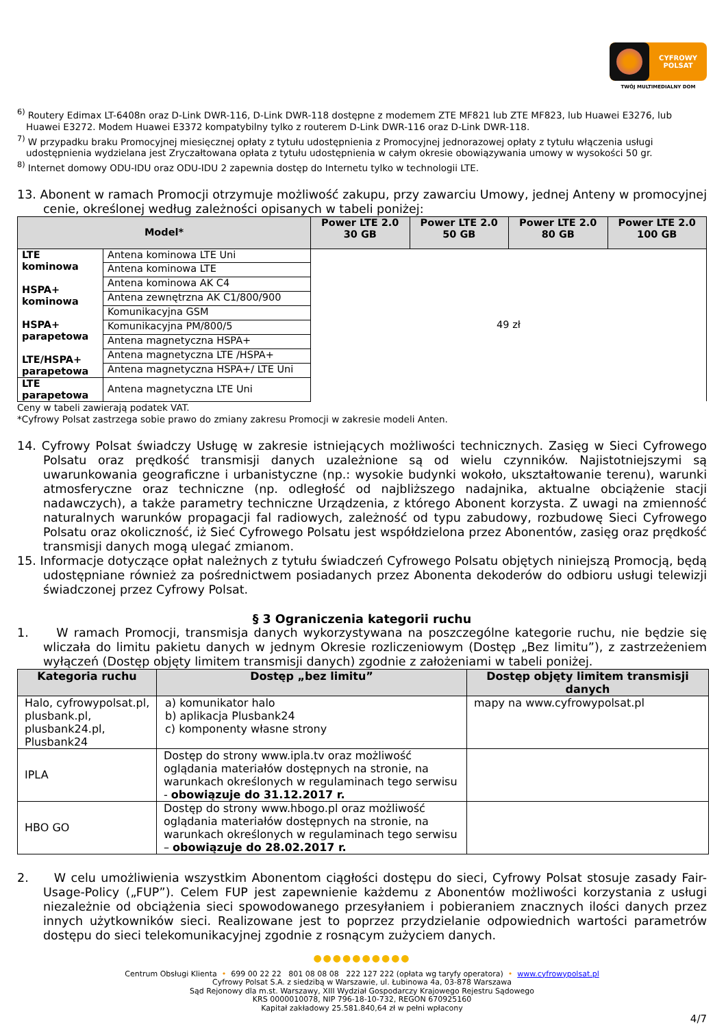CYFROWY
POLSAT
TWÓJ MULTIMEDIALNY DOM
<sup>6)</sup> Routery Edimax LT-6408n oraz D-Link DWR-116, D-Link DWR-118 dostępne z modemem ZTE MF821 lub ZTE MF823, lub Huawei E3276, lub Huawei E3272. Modem Huawei E3372 kompatybilny tylko z routerem D-Link DWR-116 oraz D-Link DWR-118.
<sup>7)</sup> W przypadku braku Promocyjnej miesięcznej opłaty z tytułu udostępnienia z Promocyjnej jednorazowej opłaty z tytułu włączenia usługi udostępnienia wydzielana jest Zryczałtowana opłata z tytułu udostępnienia w całym okresie obowiązywania umowy w wysokości 50 gr.
<sup>8)</sup> Internet domowy ODU-IDU oraz ODU-IDU 2 zapewnia dostęp do Internetu tylko w technologii LTE.
13. Abonent w ramach Promocji otrzymuje możliwość zakupu, przy zawarciu Umowy, jednej Anteny w promocyjnej cenie, określonej według zależności opisanych w tabeli poniżej:
| Model* | | Power LTE 2.0 30 GB | Power LTE 2.0 50 GB | Power LTE 2.0 80 GB | Power LTE 2.0 100 GB |
| --- | --- | --- | --- | --- | --- |
| LTE kominowa HSPA+ kominowa HSPA+ parapetowa LTE/HSPA+ parapetowa | Antena kominowa LTE Uni | 49 zł | | | |
| | Antena kominowa LTE | | | | |
| | Antena kominowa AK C4 | | | | |
| | Antena zewnętrzna AK C1/800/900 | | | | |
| | Komunikacyjna GSM | | | | |
| | Komunikacyjna PM/800/5 | | | | |
| | Antena magnetyczna HSPA+ | | | | |
| | Antena magnetyczna LTE /HSPA+ | | | | |
| | Antena magnetyczna HSPA+/ LTE Uni | | | | |
| LTE parapetowa | Antena magnetyczna LTE Uni | | | | |
Ceny w tabeli zawierają podatek VAT.
*Cyfrowy Polsat zastrzega sobie prawo do zmiany zakresu Promocji w zakresie modeli Anten.
14. Cyfrowy Polsat świadczy Usługę w zakresie istniejących możliwości technicznych. Zasięg w Sieci Cyfrowego Polsatu oraz prędkość transmisji danych uzależnione są od wielu czynników. Najistotniejszymi są uwarunkowania geograficzne i urbanistyczne (np.: wysokie budynki wokoło, ukształtowanie terenu), warunki atmosferyczne oraz techniczne (np. odległość od najbliższego nadajnika, aktualne obciążenie stacji nadawczych), a także parametry techniczne Urządzenia, z którego Abonent korzysta. Z uwagi na zmienność naturalnych warunków propagacji fal radiowych, zależność od typu zabudowy, rozbudowę Sieci Cyfrowego Polsatu oraz okoliczność, iż Sieć Cyfrowego Polsatu jest współdzielona przez Abonentów, zasięg oraz prędkość transmisji danych mogą ulegać zmianom.
15. Informacje dotyczące opłat należnych z tytułu świadczeń Cyfrowego Polsatu objętych niniejszą Promocją, będą udostępniane również za pośrednictwem posiadanych przez Abonenta dekoderów do odbioru usługi telewizji świadczonej przez Cyfrowy Polsat.
§ 3 Ograniczenia kategorii ruchu
1. W ramach Promocji, transmisja danych wykorzystywana na poszczególne kategorie ruchu, nie będzie się wliczała do limitu pakietu danych w jednym Okresie rozliczeniowym (Dostęp „Bez limitu”), z zastrzeżeniem wyłączeń (Dostęp objęty limitem transmisji danych) zgodnie z założeniami w tabeli poniżej.
| Kategoria ruchu | Dostęp „bez limitu” | Dostęp objęty limitem transmisji danych |
| --- | --- | --- |
| Halo, cyfrowypolsat.pl, plusbank.pl, plusbank24.pl, Plusbank24 | a) komunikator halo b) aplikacja Plusbank24 c) komponenty własne strony | mapy na www.cyfrowypolsat.pl |
| IPLA | Dostęp do strony www.ipla.tv oraz możliwość oglądania materiałów dostępnych na stronie, na warunkach określonych w regulaminach tego serwisu - obowiązuje do 31.12.2017 r. | |
| HBO GO | Dostęp do strony www.hbogo.pl oraz możliwość oglądania materiałów dostępnych na stronie, na warunkach określonych w regulaminach tego serwisu – obowiązuje do 28.02.2017 r. | |
2. W celu umożliwienia wszystkim Abonentom ciągłości dostępu do sieci, Cyfrowy Polsat stosuje zasady Fair-Usage-Policy („FUP”). Celem FUP jest zapewnienie każdemu z Abonentów możliwości korzystania z usługi niezależnie od obciążenia sieci spowodowanego przesyłaniem i pobieraniem znacznych ilości danych przez innych użytkowników sieci. Realizowane jest to poprzez przydzielanie odpowiednich wartości parametrów dostępu do sieci telekomunikacyjnej zgodnie z rosnącym zużyciem danych.
●●●●●●●●●●
Centrum Obsługi Klienta • 699 00 22 22 801 08 08 08 222 127 222 (opłata wg taryfy operatora) • www.cyfrowypolsat.pl
Cyfrowy Polsat S.A. z siedzibą w Warszawie, ul. Łubinowa 4a, 03-878 Warszawa
Sąd Rejonowy dla m.st. Warszawy, XIII Wydział Gospodarczy Krajowego Rejestru Sądowego
KRS 0000010078, NIP 796-18-10-732, REGON 670925160
Kapitał zakładowy 25.581.840,64 zł w pełni wpłacony
4/7